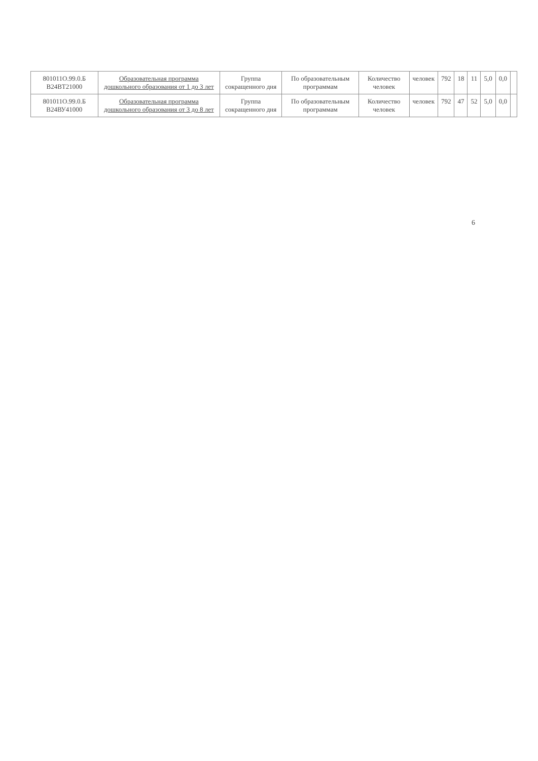| 801011О.99.0.Б В24ВТ21000 | Образовательная программа дошкольного образования от 1 до 3 лет | Группа сокращенного дня | По образовательным программам | Количество человек | человек | 792 | 18 | 11 | 5,0 | 0,0 | |
| 801011О.99.0.Б В24ВУ41000 | Образовательная программа дошкольного образования от 3 до 8 лет | Группа сокращенного дня | По образовательным программам | Количество человек | человек | 792 | 47 | 52 | 5,0 | 0,0 | |
6